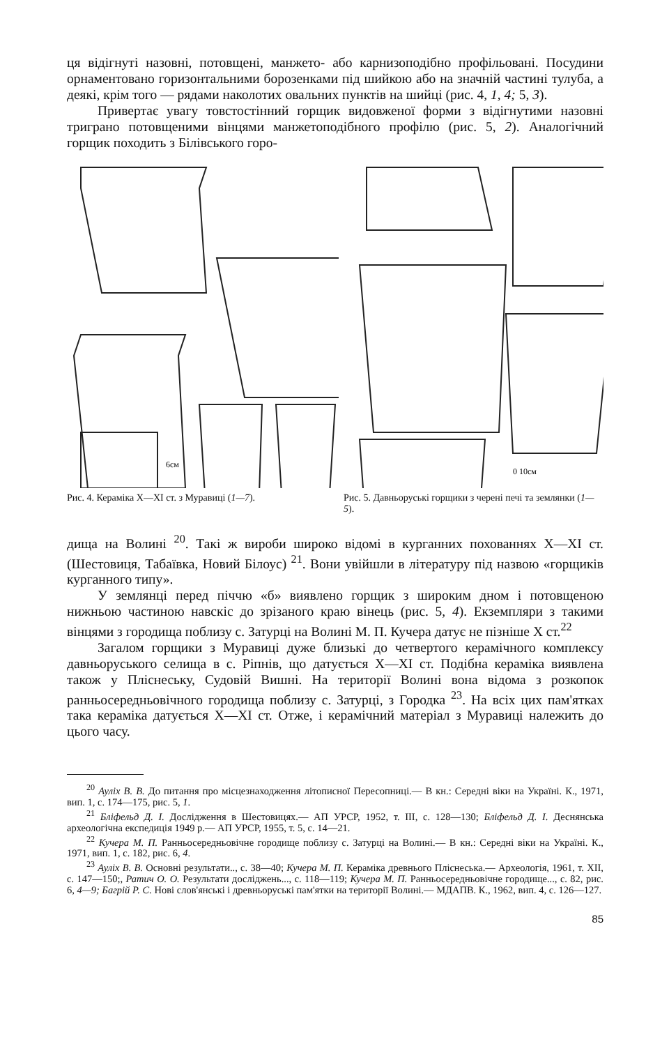ця відігнуті назовні, потовщені, манжето- або карнизоподібно профільовані. Посудини орнаментовано горизонтальними борозенками під шийкою або на значній частині тулуба, а деякі, крім того — рядами наколотих овальних пунктів на шийці (рис. 4, 1, 4; 5, 3).
Привертає увагу товстостінний горщик видовженої форми з відігнутими назовні триграно потовщеними вінцями манжетоподібного профілю (рис. 5, 2). Аналогічний горщик походить з Білівського горо-
6см
0 10см
Рис. 4. Кераміка X—XI ст. з Муравиці (1—7).
Рис. 5. Давньоруські горщики з черені печі та землянки (1—5).
дища на Волині <sup>20</sup>. Такі ж вироби широко відомі в курганних похованнях X—XI ст. (Шестовиця, Табаївка, Новий Білоус) <sup>21</sup>. Вони увійшли в літературу під назвою «горщиків курганного типу».
У землянці перед піччю «б» виявлено горщик з широким дном і потовщеною нижньою частиною навскіс до зрізаного краю вінець (рис. 5, 4). Екземпляри з такими вінцями з городища поблизу с. Затурці на Волині М. П. Кучера датує не пізніше X ст.<sup>22</sup>
Загалом горщики з Муравиці дуже близькі до четвертого керамічного комплексу давньоруського селища в с. Ріпнів, що датується X—XI ст. Подібна кераміка виявлена також у Пліснеську, Судовій Вишні. На території Волині вона відома з розкопок ранньосередньовічного городища поблизу с. Затурці, з Городка <sup>23</sup>. На всіх цих пам'ятках така кераміка датується X—XI ст. Отже, і керамічний матеріал з Муравиці належить до цього часу.
<sup>20</sup> Ауліх В. В. До питання про місцезнаходження літописної Пересопниці.— В кн.: Середні віки на Україні. К., 1971, вип. 1, с. 174—175, рис. 5, 1.
<sup>21</sup> Бліфельд Д. І. Дослідження в Шестовицях.— АП УРСР, 1952, т. III, с. 128—130; Бліфельд Д. І. Деснянська археологічна експедиція 1949 р.— АП УРСР, 1955, т. 5, с. 14—21.
<sup>22</sup> Кучера М. П. Ранньосередньовічне городище поблизу с. Затурці на Волині.— В кн.: Середні віки на Україні. К., 1971, вип. 1, с. 182, рис. 6, 4.
<sup>23</sup> Ауліх В. В. Основні результати.., с. 38—40; Кучера М. П. Кераміка древнього Пліснеська.— Археологія, 1961, т. XII, с. 147—150;, Ратич О. О. Результати досліджень..., с. 118—119; Кучера М. П. Ранньосередньовічне городище..., с. 82, рис. 6, 4—9; Багрій Р. С. Нові слов'янські і древньоруські пам'ятки на території Волині.— МДАПВ. К., 1962, вип. 4, с. 126—127.
85